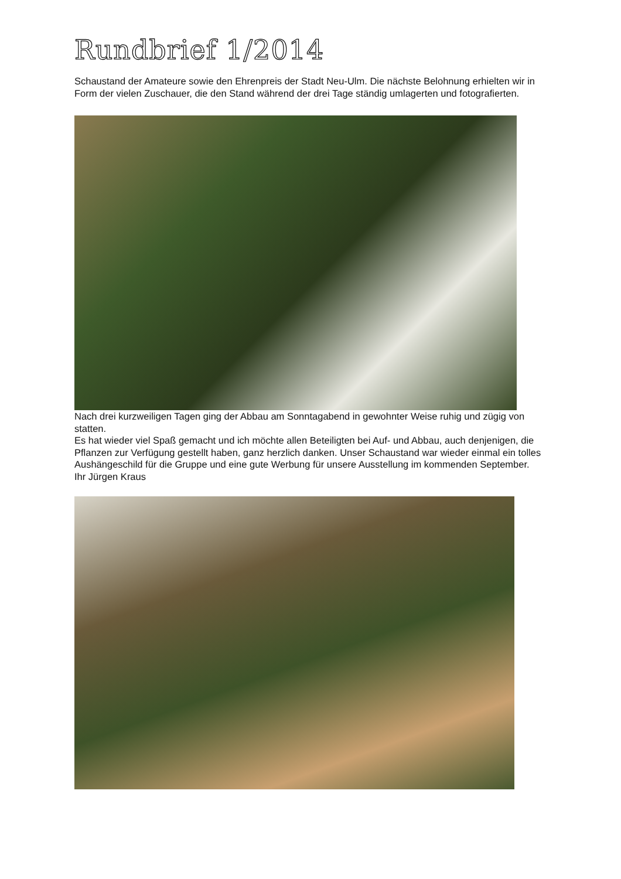Rundbrief 1/2014
Schaustand der Amateure sowie den Ehrenpreis der Stadt Neu-Ulm. Die nächste Belohnung erhielten wir in Form der vielen Zuschauer, die den Stand während der drei Tage ständig umlagerten und fotografierten.
Nach drei kurzweiligen Tagen ging der Abbau am Sonntagabend in gewohnter Weise ruhig und zügig von statten.
Es hat wieder viel Spaß gemacht und ich möchte allen Beteiligten bei Auf- und Abbau, auch denjenigen, die Pflanzen zur Verfügung gestellt haben, ganz herzlich danken. Unser Schaustand war wieder einmal ein tolles Aushängeschild für die Gruppe und eine gute Werbung für unsere Ausstellung im kommenden September.
Ihr Jürgen Kraus